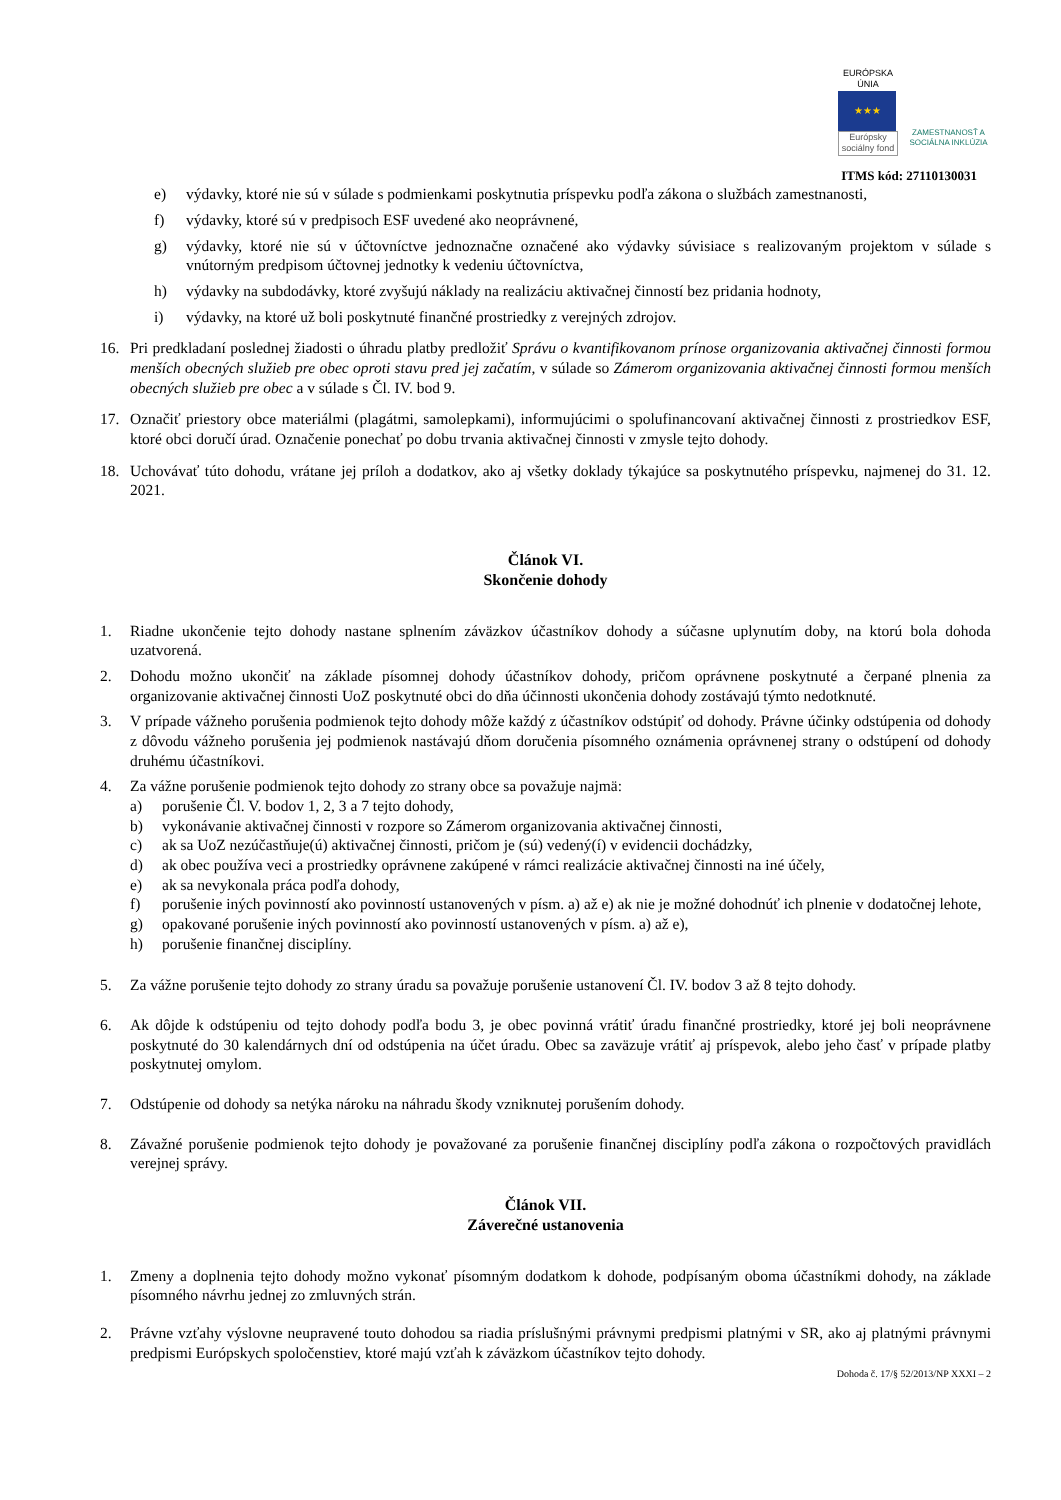EURÓPSKA ÚNIA
★★★
Európsky sociálny fond
ZAMESTNANOSŤ A SOCIÁLNA INKLÚZIA
ITMS kód: 27110130031
e) výdavky, ktoré nie sú v súlade s podmienkami poskytnutia príspevku podľa zákona o službách zamestnanosti,
f) výdavky, ktoré sú v predpisoch ESF uvedené ako neoprávnené,
g) výdavky, ktoré nie sú v účtovníctve jednoznačne označené ako výdavky súvisiace s realizovaným projektom v súlade s vnútorným predpisom účtovnej jednotky k vedeniu účtovníctva,
h) výdavky na subdodávky, ktoré zvyšujú náklady na realizáciu aktivačnej činností bez pridania hodnoty,
i) výdavky, na ktoré už boli poskytnuté finančné prostriedky z verejných zdrojov.
16. Pri predkladaní poslednej žiadosti o úhradu platby predložiť Správu o kvantifikovanom prínose organizovania aktivačnej činnosti formou menších obecných služieb pre obec oproti stavu pred jej začatím, v súlade so Zámerom organizovania aktivačnej činnosti formou menších obecných služieb pre obec a v súlade s Čl. IV. bod 9.
17. Označiť priestory obce materiálmi (plagátmi, samolepkami), informujúcimi o spolufinancovaní aktivačnej činnosti z prostriedkov ESF, ktoré obci doručí úrad. Označenie ponechať po dobu trvania aktivačnej činnosti v zmysle tejto dohody.
18. Uchovávať túto dohodu, vrátane jej príloh a dodatkov, ako aj všetky doklady týkajúce sa poskytnutého príspevku, najmenej do 31. 12. 2021.
Článok VI.
Skončenie dohody
1. Riadne ukončenie tejto dohody nastane splnením záväzkov účastníkov dohody a súčasne uplynutím doby, na ktorú bola dohoda uzatvorená.
2. Dohodu možno ukončiť na základe písomnej dohody účastníkov dohody, pričom oprávnene poskytnuté a čerpané plnenia za organizovanie aktivačnej činnosti UoZ poskytnuté obci do dňa účinnosti ukončenia dohody zostávajú týmto nedotknuté.
3. V prípade vážneho porušenia podmienok tejto dohody môže každý z účastníkov odstúpiť od dohody. Právne účinky odstúpenia od dohody z dôvodu vážneho porušenia jej podmienok nastávajú dňom doručenia písomného oznámenia oprávnenej strany o odstúpení od dohody druhému účastníkovi.
4. Za vážne porušenie podmienok tejto dohody zo strany obce sa považuje najmä:
a) porušenie Čl. V. bodov 1, 2, 3 a 7 tejto dohody,
b) vykonávanie aktivačnej činnosti v rozpore so Zámerom organizovania aktivačnej činnosti,
c) ak sa UoZ nezúčastňuje(ú) aktivačnej činnosti, pričom je (sú) vedený(í) v evidencii dochádzky,
d) ak obec používa veci a prostriedky oprávnene zakúpené v rámci realizácie aktivačnej činnosti na iné účely,
e) ak sa nevykonala práca podľa dohody,
f) porušenie iných povinností ako povinností ustanovených v písm. a) až e) ak nie je možné dohodnúť ich plnenie v dodatočnej lehote,
g) opakované porušenie iných povinností ako povinností ustanovených v písm. a) až e),
h) porušenie finančnej disciplíny.
5. Za vážne porušenie tejto dohody zo strany úradu sa považuje porušenie ustanovení Čl. IV. bodov 3 až 8 tejto dohody.
6. Ak dôjde k odstúpeniu od tejto dohody podľa bodu 3, je obec povinná vrátiť úradu finančné prostriedky, ktoré jej boli neoprávnene poskytnuté do 30 kalendárnych dní od odstúpenia na účet úradu. Obec sa zaväzuje vrátiť aj príspevok, alebo jeho časť v prípade platby poskytnutej omylom.
7. Odstúpenie od dohody sa netýka nároku na náhradu škody vzniknutej porušením dohody.
8. Závažné porušenie podmienok tejto dohody je považované za porušenie finančnej disciplíny podľa zákona o rozpočtových pravidlách verejnej správy.
Článok VII.
Záverečné ustanovenia
1. Zmeny a doplnenia tejto dohody možno vykonať písomným dodatkom k dohode, podpísaným oboma účastníkmi dohody, na základe písomného návrhu jednej zo zmluvných strán.
2. Právne vzťahy výslovne neupravené touto dohodou sa riadia príslušnými právnymi predpismi platnými v SR, ako aj platnými právnymi predpismi Európskych spoločenstiev, ktoré majú vzťah k záväzkom účastníkov tejto dohody.
Dohoda č. 17/§ 52/2013/NP XXXI – 2